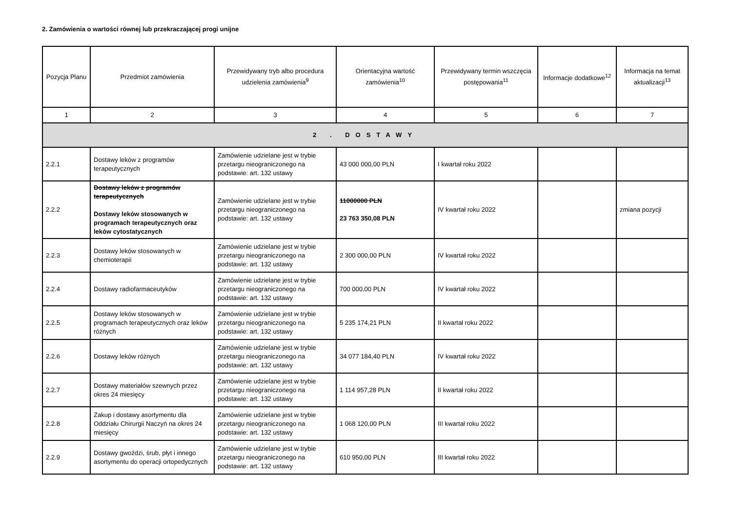2. Zamówienia o wartości równej lub przekraczającej progi unijne
| Pozycja Planu | Przedmiot zamówienia | Przewidywany tryb albo procedura udzielenia zamówienia<sup>9</sup> | Orientacyjna wartość zamówienia<sup>10</sup> | Przewidywany termin wszczęcia postępowania<sup>11</sup> | Informacje dodatkowe<sup>12</sup> | Informacja na temat aktualizacji<sup>13</sup> |
| --- | --- | --- | --- | --- | --- | --- |
| 1 | 2 | 3 | 4 | 5 | 6 | 7 |
| 2 . DOSTAWY | | | | | | |
| 2.2.1 | Dostawy leków z programów terapeutycznych | Zamówienie udzielane jest w trybie przetargu nieograniczonego na podstawie: art. 132 ustawy | 43 000 000,00 PLN | I kwartał roku 2022 | | |
| 2.2.2 | Dostawy leków z programów terapeutycznych Dostawy leków stosowanych w programach terapeutycznych oraz leków cytostatycznych | Zamówienie udzielane jest w trybie przetargu nieograniczonego na podstawie: art. 132 ustawy | 11000000 PLN 23 763 350,08 PLN | IV kwartał roku 2022 | | zmiana pozycji |
| 2.2.3 | Dostawy leków stosowanych w chemioterapii | Zamówienie udzielane jest w trybie przetargu nieograniczonego na podstawie: art. 132 ustawy | 2 300 000,00 PLN | IV kwartał roku 2022 | | |
| 2.2.4 | Dostawy radiofarmaceutyków | Zamówienie udzielane jest w trybie przetargu nieograniczonego na podstawie: art. 132 ustawy | 700 000,00 PLN | IV kwartał roku 2022 | | |
| 2.2.5 | Dostawy leków stosowanych w programach terapeutycznych oraz leków różnych | Zamówienie udzielane jest w trybie przetargu nieograniczonego na podstawie: art. 132 ustawy | 5 235 174,21 PLN | II kwartał roku 2022 | | |
| 2.2.6 | Dostawy leków różnych | Zamówienie udzielane jest w trybie przetargu nieograniczonego na podstawie: art. 132 ustawy | 34 077 184,40 PLN | IV kwartał roku 2022 | | |
| 2.2.7 | Dostawy materiałów szewnych przez okres 24 miesięcy | Zamówienie udzielane jest w trybie przetargu nieograniczonego na podstawie: art. 132 ustawy | 1 114 957,28 PLN | II kwartał roku 2022 | | |
| 2.2.8 | Zakup i dostawy asortymentu dla Oddziału Chirurgii Naczyń na okres 24 miesięcy | Zamówienie udzielane jest w trybie przetargu nieograniczonego na podstawie: art. 132 ustawy | 1 068 120,00 PLN | III kwartał roku 2022 | | |
| 2.2.9 | Dostawy gwoździ, śrub, płyt i innego asortymentu do operacji ortopedycznych | Zamówienie udzielane jest w trybie przetargu nieograniczonego na podstawie: art. 132 ustawy | 610 950,00 PLN | III kwartał roku 2022 | | |